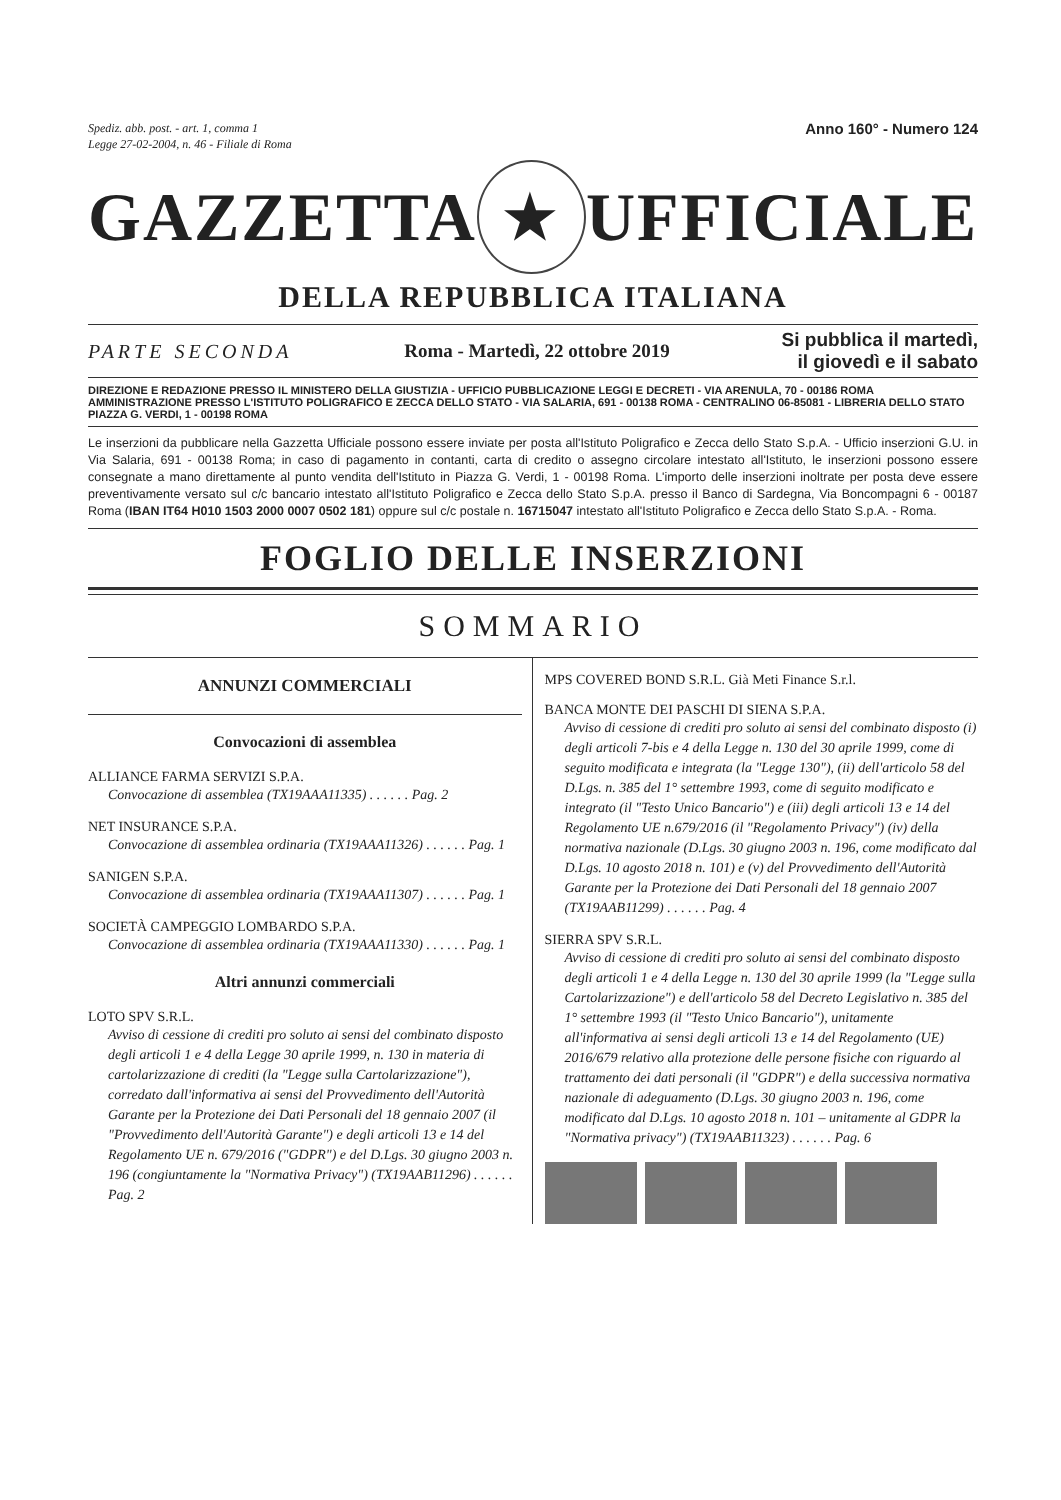Spediz. abb. post. - art. 1, comma 1
Legge 27-02-2004, n. 46 - Filiale di Roma Anno 160° - Numero 124
GAZZETTA ★ UFFICIALE
DELLA REPUBBLICA ITALIANA
PARTE SECONDA Roma - Martedì, 22 ottobre 2019 Si pubblica il martedì,
il giovedì e il sabato
DIREZIONE E REDAZIONE PRESSO IL MINISTERO DELLA GIUSTIZIA - UFFICIO PUBBLICAZIONE LEGGI E DECRETI - VIA ARENULA, 70 - 00186 ROMA AMMINISTRAZIONE PRESSO L'ISTITUTO POLIGRAFICO E ZECCA DELLO STATO - VIA SALARIA, 691 - 00138 ROMA - CENTRALINO 06-85081 - LIBRERIA DELLO STATO PIAZZA G. VERDI, 1 - 00198 ROMA
Le inserzioni da pubblicare nella Gazzetta Ufficiale possono essere inviate per posta all'Istituto Poligrafico e Zecca dello Stato S.p.A. - Ufficio inserzioni G.U. in Via Salaria, 691 - 00138 Roma; in caso di pagamento in contanti, carta di credito o assegno circolare intestato all'Istituto, le inserzioni possono essere consegnate a mano direttamente al punto vendita dell'Istituto in Piazza G. Verdi, 1 - 00198 Roma. L'importo delle inserzioni inoltrate per posta deve essere preventivamente versato sul c/c bancario intestato all'Istituto Poligrafico e Zecca dello Stato S.p.A. presso il Banco di Sardegna, Via Boncompagni 6 - 00187 Roma (IBAN IT64 H010 1503 2000 0007 0502 181) oppure sul c/c postale n. 16715047 intestato all'Istituto Poligrafico e Zecca dello Stato S.p.A. - Roma.
FOGLIO DELLE INSERZIONI
SOMMARIO
ANNUNZI COMMERCIALI
Convocazioni di assemblea
ALLIANCE FARMA SERVIZI S.P.A.
Convocazione di assemblea (TX19AAA11335) . . . . . . Pag. 2
NET INSURANCE S.P.A.
Convocazione di assemblea ordinaria (TX19AAA11326) . . . . . . Pag. 1
SANIGEN S.P.A.
Convocazione di assemblea ordinaria (TX19AAA11307) . . . . . . Pag. 1
SOCIETÀ CAMPEGGIO LOMBARDO S.P.A.
Convocazione di assemblea ordinaria (TX19AAA11330) . . . . . . Pag. 1
Altri annunzi commerciali
LOTO SPV S.R.L.
Avviso di cessione di crediti pro soluto ai sensi del combinato disposto degli articoli 1 e 4 della Legge 30 aprile 1999, n. 130 in materia di cartolarizzazione di crediti (la "Legge sulla Cartolarizzazione"), corredato dall'informativa ai sensi del Provvedimento dell'Autorità Garante per la Protezione dei Dati Personali del 18 gennaio 2007 (il "Provvedimento dell'Autorità Garante") e degli articoli 13 e 14 del Regolamento UE n. 679/2016 ("GDPR") e del D.Lgs. 30 giugno 2003 n. 196 (congiuntamente la "Normativa Privacy") (TX19AAB11296) . . . . . . Pag. 2
MPS COVERED BOND S.R.L. Già Meti Finance S.r.l.
BANCA MONTE DEI PASCHI DI SIENA S.P.A.
Avviso di cessione di crediti pro soluto ai sensi del combinato disposto (i) degli articoli 7-bis e 4 della Legge n. 130 del 30 aprile 1999, come di seguito modificata e integrata (la "Legge 130"), (ii) dell'articolo 58 del D.Lgs. n. 385 del 1° settembre 1993, come di seguito modificato e integrato (il "Testo Unico Bancario") e (iii) degli articoli 13 e 14 del Regolamento UE n.679/2016 (il "Regolamento Privacy") (iv) della normativa nazionale (D.Lgs. 30 giugno 2003 n. 196, come modificato dal D.Lgs. 10 agosto 2018 n. 101) e (v) del Provvedimento dell'Autorità Garante per la Protezione dei Dati Personali del 18 gennaio 2007 (TX19AAB11299) . . . . . . Pag. 4
SIERRA SPV S.R.L.
Avviso di cessione di crediti pro soluto ai sensi del combinato disposto degli articoli 1 e 4 della Legge n. 130 del 30 aprile 1999 (la "Legge sulla Cartolarizzazione") e dell'articolo 58 del Decreto Legislativo n. 385 del 1° settembre 1993 (il "Testo Unico Bancario"), unitamente all'informativa ai sensi degli articoli 13 e 14 del Regolamento (UE) 2016/679 relativo alla protezione delle persone fisiche con riguardo al trattamento dei dati personali (il "GDPR") e della successiva normativa nazionale di adeguamento (D.Lgs. 30 giugno 2003 n. 196, come modificato dal D.Lgs. 10 agosto 2018 n. 101 – unitamente al GDPR la "Normativa privacy") (TX19AAB11323) . . . . . . Pag. 6